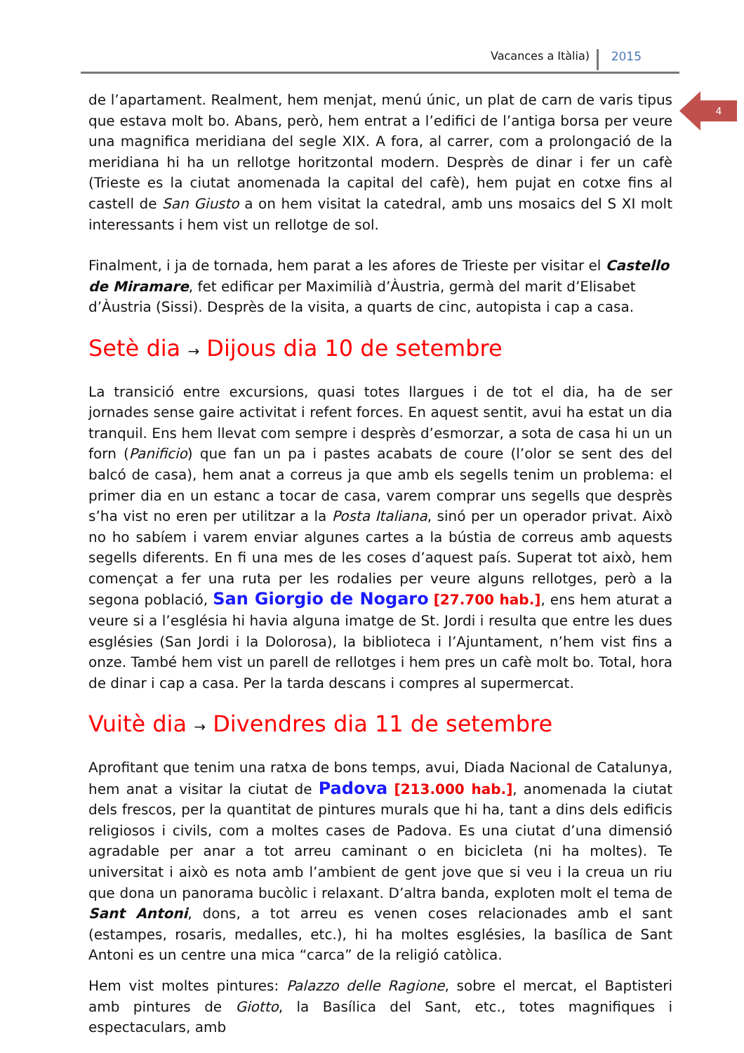Vacances a Itàlia) 2015
4
de l’apartament. Realment, hem menjat, menú únic, un plat de carn de varis tipus que estava molt bo. Abans, però, hem entrat a l’edifici de l’antiga borsa per veure una magnifica meridiana del segle XIX. A fora, al carrer, com a prolongació de la meridiana hi ha un rellotge horitzontal modern. Desprès de dinar i fer un cafè (Trieste es la ciutat anomenada la capital del cafè), hem pujat en cotxe fins al castell de San Giusto a on hem visitat la catedral, amb uns mosaics del S XI molt interessants i hem vist un rellotge de sol.
Finalment, i ja de tornada, hem parat a les afores de Trieste per visitar el Castello de Miramare, fet edificar per Maximilià d’Àustria, germà del marit d’Elisabet d’Àustria (Sissi). Desprès de la visita, a quarts de cinc, autopista i cap a casa.
Setè dia → Dijous dia 10 de setembre
La transició entre excursions, quasi totes llargues i de tot el dia, ha de ser jornades sense gaire activitat i refent forces. En aquest sentit, avui ha estat un dia tranquil. Ens hem llevat com sempre i desprès d’esmorzar, a sota de casa hi un un forn (Panificio) que fan un pa i pastes acabats de coure (l’olor se sent des del balcó de casa), hem anat a correus ja que amb els segells tenim un problema: el primer dia en un estanc a tocar de casa, varem comprar uns segells que desprès s’ha vist no eren per utilitzar a la Posta Italiana, sinó per un operador privat. Això no ho sabíem i varem enviar algunes cartes a la bústia de correus amb aquests segells diferents. En fi una mes de les coses d’aquest país. Superat tot això, hem començat a fer una ruta per les rodalies per veure alguns rellotges, però a la segona població, San Giorgio de Nogaro [27.700 hab.], ens hem aturat a veure si a l’església hi havia alguna imatge de St. Jordi i resulta que entre les dues esglésies (San Jordi i la Dolorosa), la biblioteca i l’Ajuntament, n’hem vist fins a onze. També hem vist un parell de rellotges i hem pres un cafè molt bo. Total, hora de dinar i cap a casa. Per la tarda descans i compres al supermercat.
Vuitè dia → Divendres dia 11 de setembre
Aprofitant que tenim una ratxa de bons temps, avui, Diada Nacional de Catalunya, hem anat a visitar la ciutat de Padova [213.000 hab.], anomenada la ciutat dels frescos, per la quantitat de pintures murals que hi ha, tant a dins dels edificis religiosos i civils, com a moltes cases de Padova. Es una ciutat d’una dimensió agradable per anar a tot arreu caminant o en bicicleta (ni ha moltes). Te universitat i això es nota amb l’ambient de gent jove que si veu i la creua un riu que dona un panorama bucòlic i relaxant. D’altra banda, exploten molt el tema de Sant Antoni, dons, a tot arreu es venen coses relacionades amb el sant (estampes, rosaris, medalles, etc.), hi ha moltes esglésies, la basílica de Sant Antoni es un centre una mica “carca” de la religió catòlica.
Hem vist moltes pintures: Palazzo delle Ragione, sobre el mercat, el Baptisteri amb pintures de Giotto, la Basílica del Sant, etc., totes magnifiques i espectaculars, amb